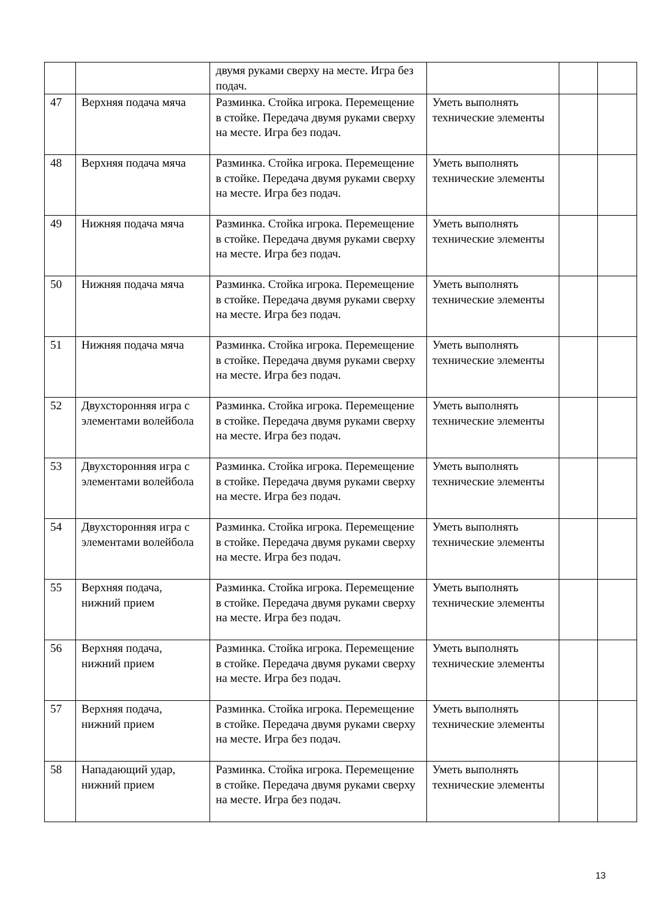| | | двумя руками сверху на месте. Игра без подач. | | | |
| 47 | Верхняя подача мяча | Разминка. Стойка игрока. Перемещение в стойке. Передача двумя руками сверху на месте. Игра без подач. | Уметь выполнять технические элементы | | |
| 48 | Верхняя подача мяча | Разминка. Стойка игрока. Перемещение в стойке. Передача двумя руками сверху на месте. Игра без подач. | Уметь выполнять технические элементы | | |
| 49 | Нижняя подача мяча | Разминка. Стойка игрока. Перемещение в стойке. Передача двумя руками сверху на месте. Игра без подач. | Уметь выполнять технические элементы | | |
| 50 | Нижняя подача мяча | Разминка. Стойка игрока. Перемещение в стойке. Передача двумя руками сверху на месте. Игра без подач. | Уметь выполнять технические элементы | | |
| 51 | Нижняя подача мяча | Разминка. Стойка игрока. Перемещение в стойке. Передача двумя руками сверху на месте. Игра без подач. | Уметь выполнять технические элементы | | |
| 52 | Двухсторонняя игра с элементами волейбола | Разминка. Стойка игрока. Перемещение в стойке. Передача двумя руками сверху на месте. Игра без подач. | Уметь выполнять технические элементы | | |
| 53 | Двухсторонняя игра с элементами волейбола | Разминка. Стойка игрока. Перемещение в стойке. Передача двумя руками сверху на месте. Игра без подач. | Уметь выполнять технические элементы | | |
| 54 | Двухсторонняя игра с элементами волейбола | Разминка. Стойка игрока. Перемещение в стойке. Передача двумя руками сверху на месте. Игра без подач. | Уметь выполнять технические элементы | | |
| 55 | Верхняя подача, нижний прием | Разминка. Стойка игрока. Перемещение в стойке. Передача двумя руками сверху на месте. Игра без подач. | Уметь выполнять технические элементы | | |
| 56 | Верхняя подача, нижний прием | Разминка. Стойка игрока. Перемещение в стойке. Передача двумя руками сверху на месте. Игра без подач. | Уметь выполнять технические элементы | | |
| 57 | Верхняя подача, нижний прием | Разминка. Стойка игрока. Перемещение в стойке. Передача двумя руками сверху на месте. Игра без подач. | Уметь выполнять технические элементы | | |
| 58 | Нападающий удар, нижний прием | Разминка. Стойка игрока. Перемещение в стойке. Передача двумя руками сверху на месте. Игра без подач. | Уметь выполнять технические элементы | | |
13